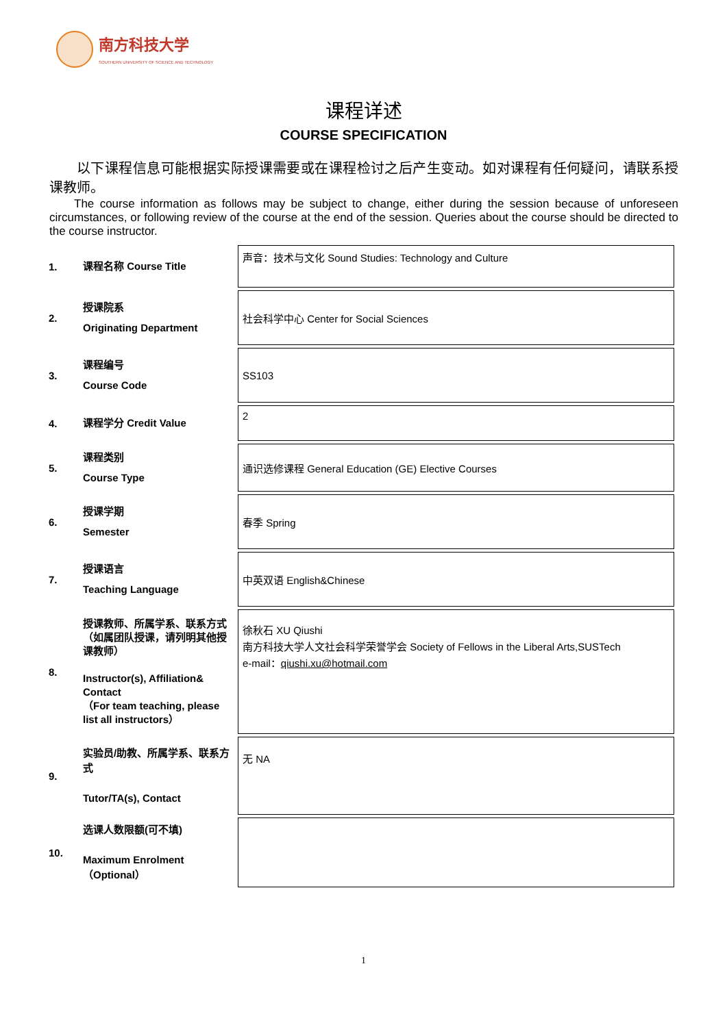南方科技大学
SOUTHERN UNIVERSITY OF SCIENCE AND TECHNOLOGY
课程详述
COURSE SPECIFICATION
以下课程信息可能根据实际授课需要或在课程检讨之后产生变动。如对课程有任何疑问，请联系授课教师。
The course information as follows may be subject to change, either during the session because of unforeseen circumstances, or following review of the course at the end of the session. Queries about the course should be directed to the course instructor.
| 1. | 课程名称 Course Title | 声音：技术与文化 Sound Studies: Technology and Culture |
| 2. | 授课院系 Originating Department | 社会科学中心 Center for Social Sciences |
| 3. | 课程编号 Course Code | SS103 |
| 4. | 课程学分 Credit Value | 2 |
| 5. | 课程类别 Course Type | 通识选修课程 General Education (GE) Elective Courses |
| 6. | 授课学期 Semester | 春季 Spring |
| 7. | 授课语言 Teaching Language | 中英双语 English&Chinese |
| 8. | 授课教师、所属学系、联系方式（如属团队授课，请列明其他授课教师） Instructor(s), Affiliation& Contact （For team teaching, please list all instructors） | 徐秋石 XU Qiushi 南方科技大学人文社会科学荣誉学会 Society of Fellows in the Liberal Arts,SUSTech e-mail： qiushi.xu@hotmail.com |
| 9. | 实验员/助教、所属学系、联系方式 Tutor/TA(s), Contact | 无 NA |
| 10. | 选课人数限额(可不填) Maximum Enrolment（Optional） | |
1